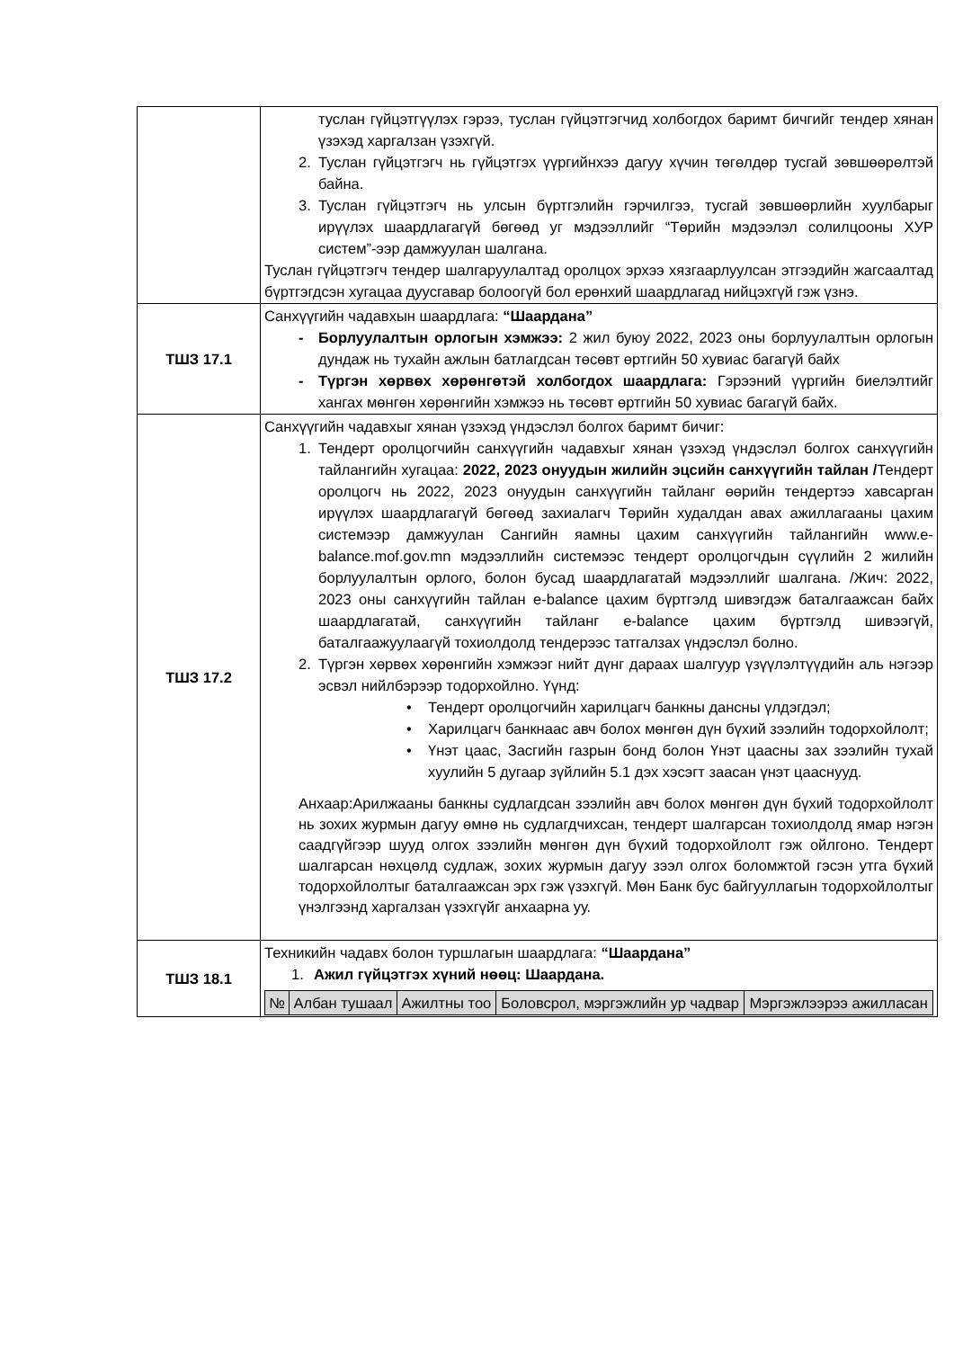| | туслан гүйцэтгүүлэх гэрээ, туслан гүйцэтгэгчид холбогдох баримт бичгийг тендер хянан үзэхэд харгалзан үзэхгүй. 2. Туслан гүйцэтгэгч нь гүйцэтгэх үүргийнхээ дагуу хүчин төгөлдөр тусгай зөвшөөрөлтэй байна. 3. Туслан гүйцэтгэгч нь улсын бүртгэлийн гэрчилгээ, тусгай зөвшөөрлийн хуулбарыг ирүүлэх шаардлагагүй бөгөөд уг мэдээллийг “Төрийн мэдээлэл солилцооны ХУР систем”-ээр дамжуулан шалгана. Туслан гүйцэтгэгч тендер шалгаруулалтад оролцох эрхээ хязгаарлуулсан этгээдийн жагсаалтад бүртгэгдсэн хугацаа дуусгавар болоогүй бол ерөнхий шаардлагад нийцэхгүй гэж үзнэ. |
| ТШЗ 17.1 | Санхүүгийн чадавхын шаардлага: “Шаардана” - Борлуулалтын орлогын хэмжээ: 2 жил буюу 2022, 2023 оны борлуулалтын орлогын дундаж нь тухайн ажлын батлагдсан төсөвт өртгийн 50 хувиас багагүй байх - Түргэн хөрвөх хөрөнгөтэй холбогдох шаардлага: Гэрээний үүргийн биелэлтийг хангах мөнгөн хөрөнгийн хэмжээ нь төсөвт өртгийн 50 хувиас багагүй байх. |
| ТШЗ 17.2 | Санхүүгийн чадавхыг хянан үзэхэд үндэслэл болгох баримт бичиг: 1. Тендерт оролцогчийн санхүүгийн чадавхыг хянан үзэхэд үндэслэл болгох санхүүгийн тайлангийн хугацаа: 2022, 2023 онуудын жилийн эцсийн санхүүгийн тайлан / Тендерт оролцогч нь 2022, 2023 онуудын санхүүгийн тайланг өөрийн тендертээ хавсарган ирүүлэх шаардлагагүй бөгөөд захиалагч Төрийн худалдан авах ажиллагааны цахим системээр дамжуулан Сангийн яамны цахим санхүүгийн тайлангийн www.e-balance.mof.gov.mn мэдээллийн системээс тендерт оролцогчдын сүүлийн 2 жилийн борлуулалтын орлого, болон бусад шаардлагатай мэдээллийг шалгана. /Жич: 2022, 2023 оны санхүүгийн тайлан e-balance цахим бүртгэлд шивэгдэж баталгаажсан байх шаардлагатай, санхүүгийн тайланг e-balance цахим бүртгэлд шивээгүй, баталгаажуулаагүй тохиолдолд тендерээс татгалзах үндэслэл болно. 2. Түргэн хөрвөх хөрөнгийн хэмжээг нийт дүнг дараах шалгуур үзүүлэлтүүдийн аль нэгээр эсвэл нийлбэрээр тодорхойлно. Үүнд: • Тендерт оролцогчийн харилцагч банкны дансны үлдэгдэл; • Харилцагч банкнаас авч болох мөнгөн дүн бүхий зээлийн тодорхойлолт; • Үнэт цаас, Засгийн газрын бонд болон Үнэт цаасны зах зээлийн тухай хуулийн 5 дугаар зүйлийн 5.1 дэх хэсэгт заасан үнэт цааснууд. Анхаар:Арилжааны банкны судлагдсан зээлийн авч болох мөнгөн дүн бүхий тодорхойлолт нь зохих журмын дагуу өмнө нь судлагдчихсан, тендерт шалгарсан тохиолдолд ямар нэгэн саадгүйгээр шууд олгох зээлийн мөнгөн дүн бүхий тодорхойлолт гэж ойлгоно. Тендерт шалгарсан нөхцөлд судлаж, зохих журмын дагуу зээл олгох боломжтой гэсэн утга бүхий тодорхойлолтыг баталгаажсан эрх гэж үзэхгүй. Мөн Банк бус байгууллагын тодорхойлолтыг үнэлгээнд харгалзан үзэхгүйг анхаарна уу. |
| ТШЗ 18.1 | Техникийн чадавх болон туршлагын шаардлага: “Шаардана” 1. Ажил гүйцэтгэх хүний нөөц: Шаардана. / № / Албан тушаал / Ажилтны тоо / Боловсрол, мэргэжлийн ур чадвар / Мэргэжлээрээ ажилласан / / --- / --- / --- / --- / --- / |